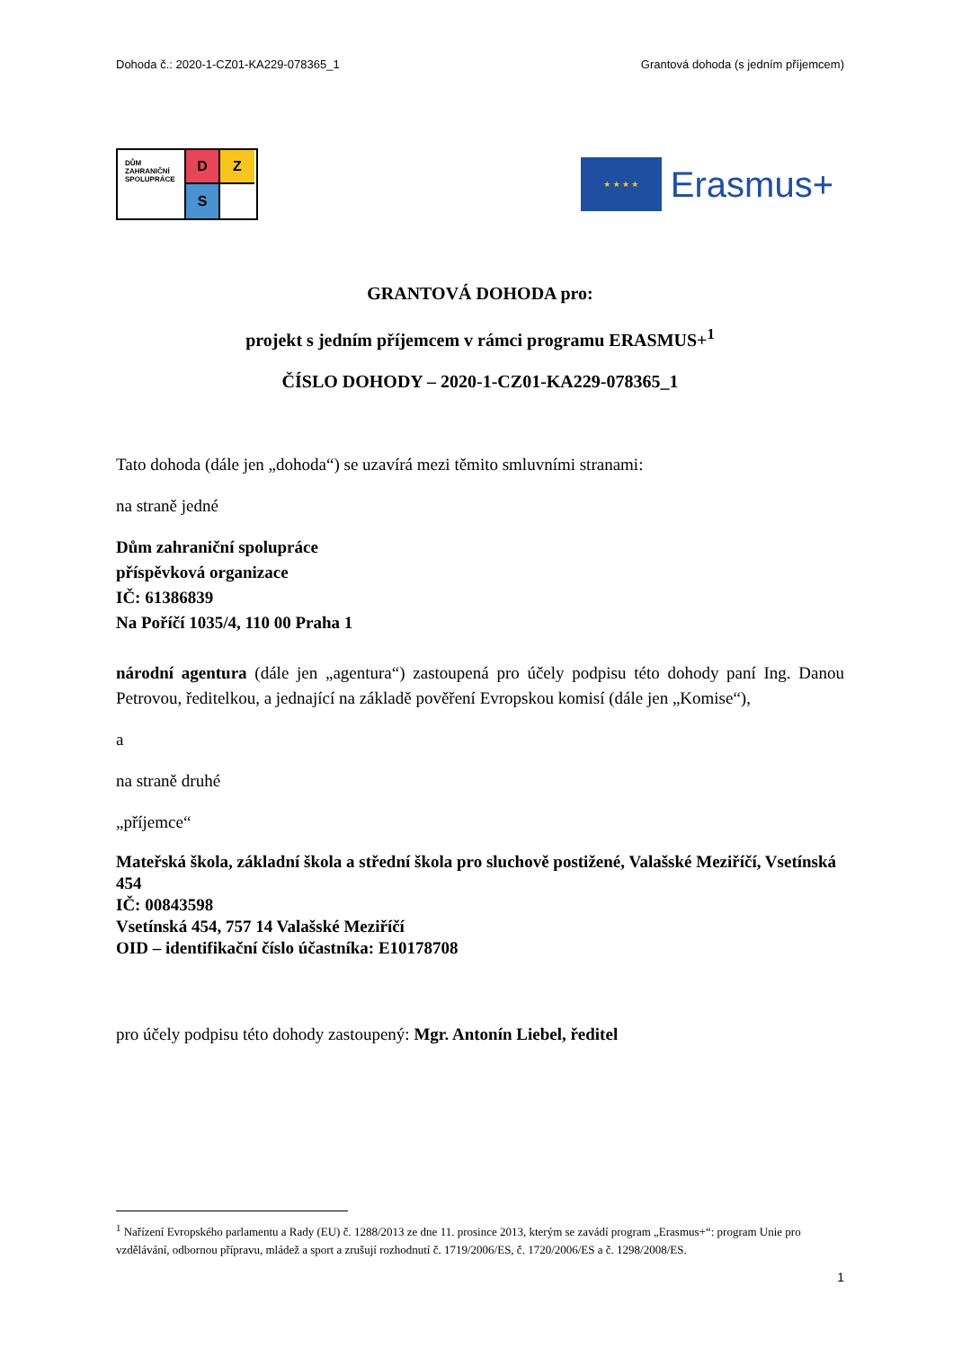Dohoda č.: 2020-1-CZ01-KA229-078365_1 Grantová dohoda (s jedním příjemcem)
DŮM
ZAHRANIČNÍ
SPOLUPRÁCE
D
Z
S
★ ★ ★ ★
Erasmus+
GRANTOVÁ DOHODA pro:
projekt s jedním příjemcem v rámci programu ERASMUS+<sup>1</sup>
ČÍSLO DOHODY – 2020-1-CZ01-KA229-078365_1
Tato dohoda (dále jen „dohoda“) se uzavírá mezi těmito smluvními stranami:
na straně jedné
Dům zahraniční spolupráce
příspěvková organizace
IČ: 61386839
Na Poříčí 1035/4, 110 00 Praha 1
národní agentura (dále jen „agentura“) zastoupená pro účely podpisu této dohody paní Ing. Danou Petrovou, ředitelkou, a jednající na základě pověření Evropskou komisí (dále jen „Komise“),
a
na straně druhé
„příjemce“
Mateřská škola, základní škola a střední škola pro sluchově postižené, Valašské Meziříčí, Vsetínská 454
IČ: 00843598
Vsetínská 454, 757 14 Valašské Meziříčí
OID – identifikační číslo účastníka: E10178708
pro účely podpisu této dohody zastoupený: Mgr. Antonín Liebel, ředitel
<sup>1</sup> Nařízení Evropského parlamentu a Rady (EU) č. 1288/2013 ze dne 11. prosince 2013, kterým se zavádí program „Erasmus+“: program Unie pro vzdělávání, odbornou přípravu, mládež a sport a zrušují rozhodnutí č. 1719/2006/ES, č. 1720/2006/ES a č. 1298/2008/ES.
1